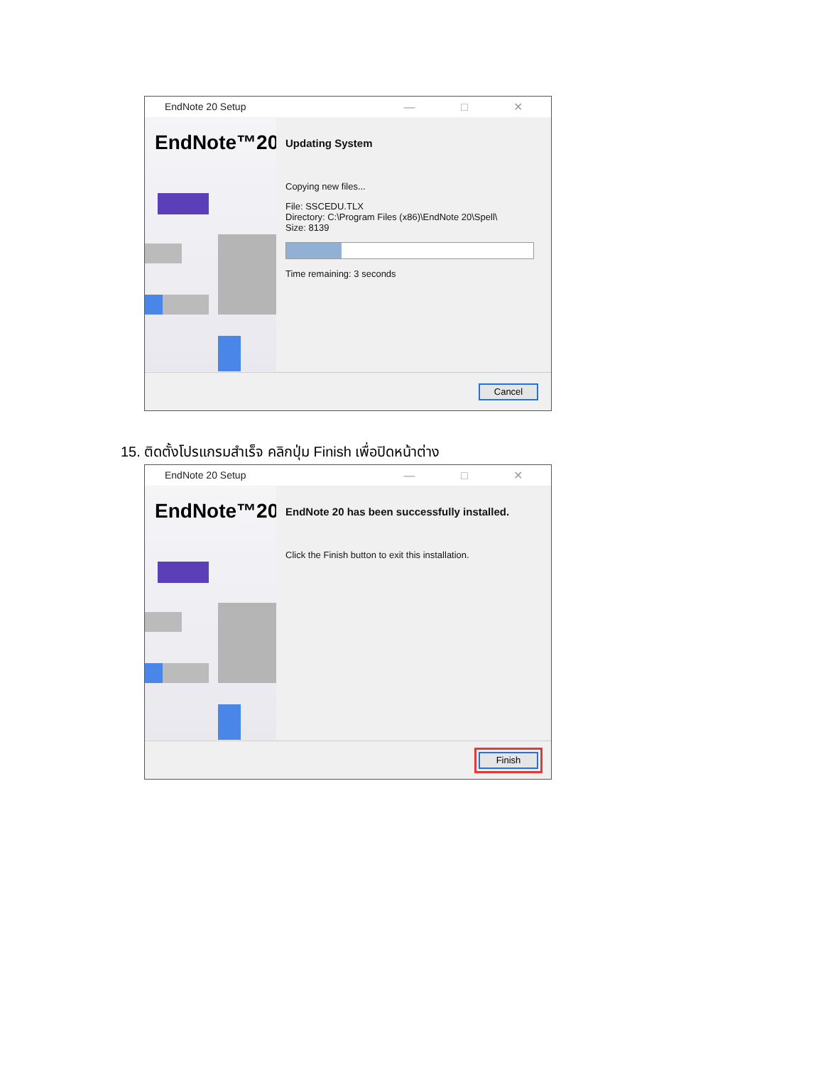EndNote 20 Setup — □ ✕
EndNote™20
Updating System
Copying new files...
File: SSCEDU.TLX
Directory: C:\Program Files (x86)\EndNote 20\Spell\
Size: 8139
Time remaining: 3 seconds
Cancel
15. ติดตั้งโปรแกรมสำเร็จ คลิกปุ่ม Finish เพื่อปิดหน้าต่าง
EndNote 20 Setup — □ ✕
EndNote™20
EndNote 20 has been successfully installed.
Click the Finish button to exit this installation.
Finish